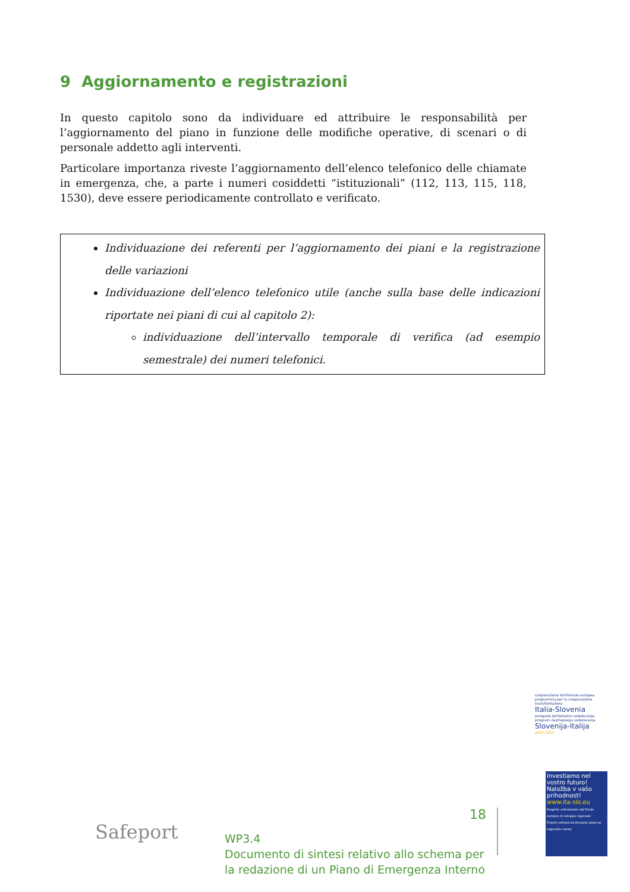9 Aggiornamento e registrazioni
In questo capitolo sono da individuare ed attribuire le responsabilità per l’aggiornamento del piano in funzione delle modifiche operative, di scenari o di personale addetto agli interventi.
Particolare importanza riveste l’aggiornamento dell’elenco telefonico delle chiamate in emergenza, che, a parte i numeri cosiddetti “istituzionali” (112, 113, 115, 118, 1530), deve essere periodicamente controllato e verificato.
Individuazione dei referenti per l’aggiornamento dei piani e la registrazione delle variazioni
Individuazione dell’elenco telefonico utile (anche sulla base delle indicazioni riportate nei piani di cui al capitolo 2):
individuazione dell’intervallo temporale di verifica (ad esempio semestrale) dei numeri telefonici.
Safeport
18
WP3.4
Documento di sintesi relativo allo schema per
la redazione di un Piano di Emergenza Interno
cooperazione territoriale europea programma per la cooperazione transfrontaliera
Italia-Slovenia
evropsko teritorialno sodelovanje program čezmejnega sodelovanja
Slovenija-Italija
2007-2013
Investiamo nel vostro futuro!
Naložba v vašo prihodnost!
www.ita-slo.eu
Progetto cofinanziato dal Fondo europeo di sviluppo regionale
Projekt sofinancira Evropski sklad za regionalni razvoj